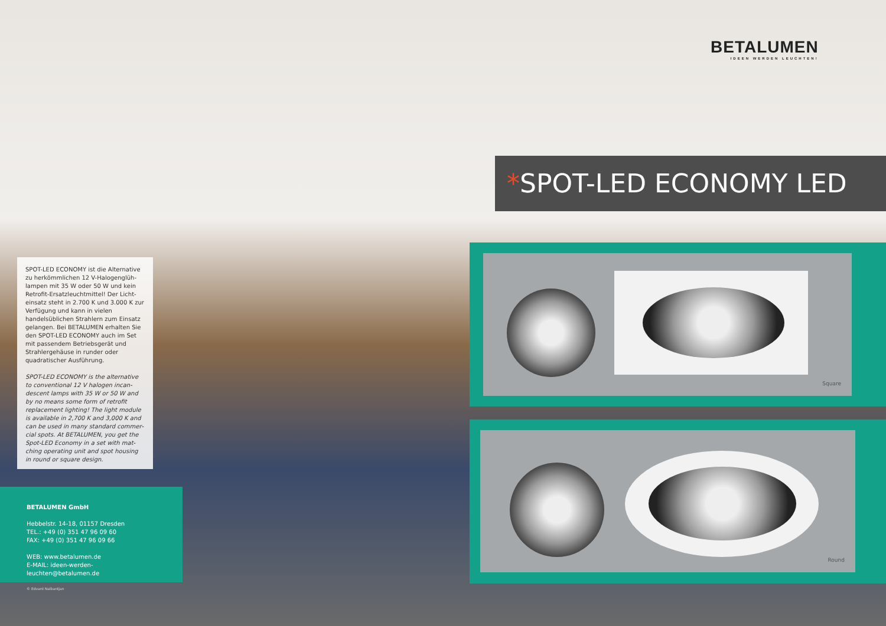BETALUMEN
IDEEN WERDEN LEUCHTEN!
*SPOT-LED ECONOMY LED
SPOT-LED ECONOMY ist die Alternative zu herkömmlichen 12 V-Halogenglüh­lampen mit 35 W oder 50 W und kein Retrofit-Ersatzleuchtmittel! Der Licht­einsatz steht in 2.700 K und 3.000 K zur Verfügung und kann in vielen handelsüb­lichen Strahlern zum Einsatz gelangen. Bei BETALUMEN erhalten Sie den SPOT-LED ECONOMY auch im Set mit passendem Betriebsgerät und Strahler­gehäuse in runder oder quadratischer Ausführung.
SPOT-LED ECONOMY is the alternative to conventional 12 V halogen incan­descent lamps with 35 W or 50 W and by no means some form of retrofit replacement lighting! The light module is available in 2,700 K and 3,000 K and can be used in many standard commer­cial spots. At BETALUMEN, you get the Spot-LED Economy in a set with mat­ching operating unit and spot housing in round or square design.
BETALUMEN GmbH
Hebbelstr. 14-18, 01157 Dresden
TEL.: +49 (0) 351 47 96 09 60
FAX: +49 (0) 351 47 96 09 66
WEB: www.betalumen.de
E-MAIL: ideen-werden-leuchten@betalumen.de
© Edvard Nalbantjan
Square
Round